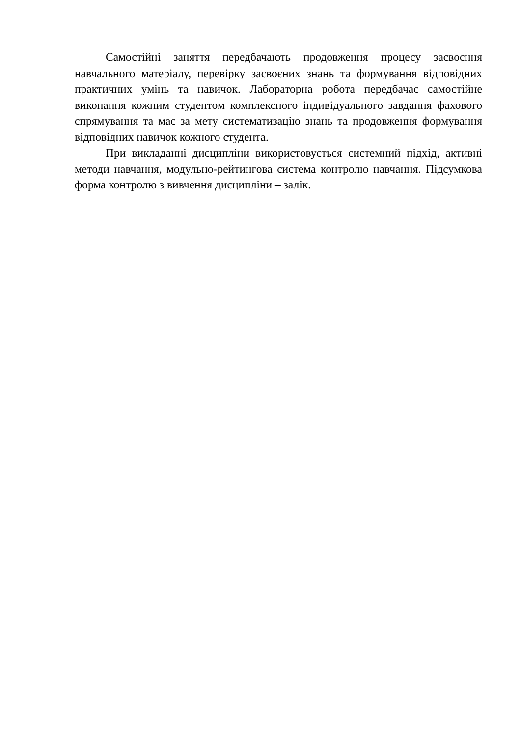Самостійні заняття передбачають продовження процесу засвоєння навчального матеріалу, перевірку засвоєних знань та формування відповідних практичних умінь та навичок. Лабораторна робота передбачає самостійне виконання кожним студентом комплексного індивідуального завдання фахового спрямування та має за мету систематизацію знань та продовження формування відповідних навичок кожного студента.
При викладанні дисципліни використовується системний підхід, активні методи навчання, модульно-рейтингова система контролю навчання. Підсумкова форма контролю з вивчення дисципліни – залік.